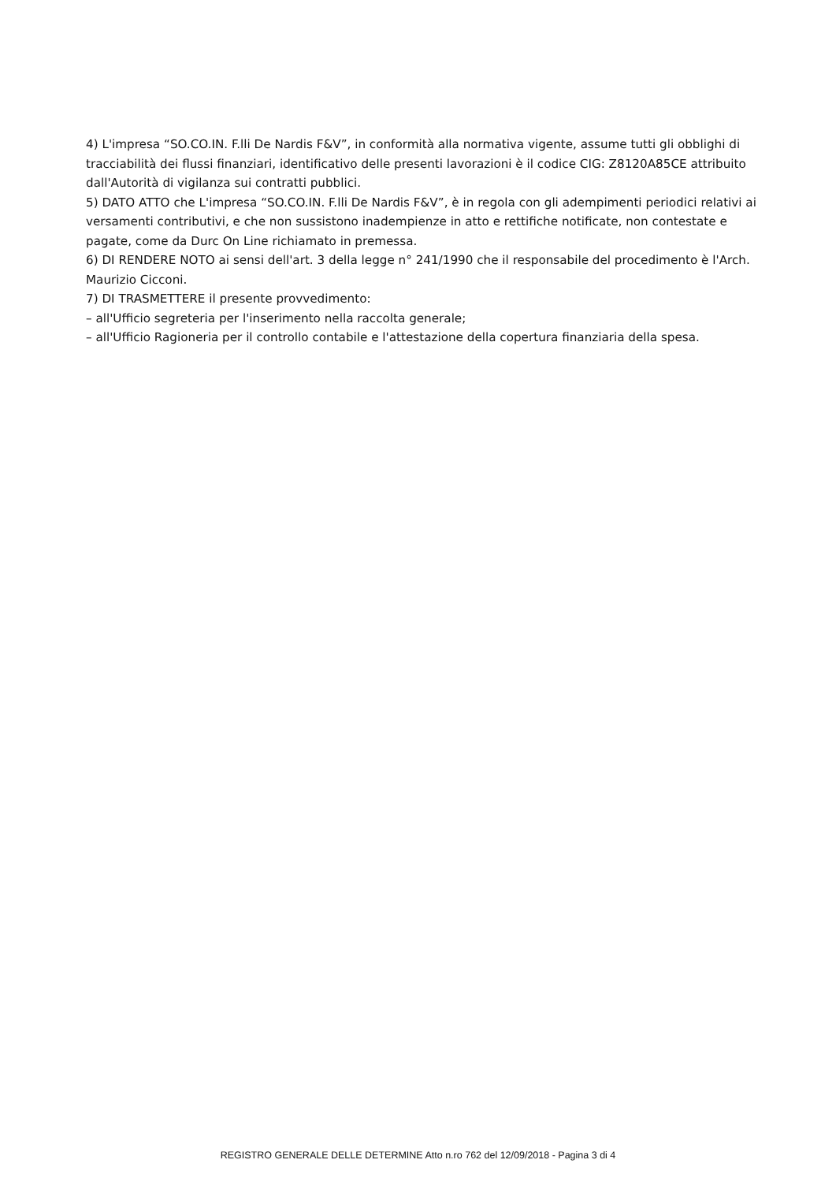4) L'impresa “SO.CO.IN. F.lli De Nardis F&V”, in conformità alla normativa vigente, assume tutti gli obblighi di tracciabilità dei flussi finanziari, identificativo delle presenti lavorazioni è il codice CIG: Z8120A85CE attribuito dall'Autorità di vigilanza sui contratti pubblici.
5) DATO ATTO che L'impresa “SO.CO.IN. F.lli De Nardis F&V”, è in regola con gli adempimenti periodici relativi ai versamenti contributivi, e che non sussistono inadempienze in atto e rettifiche notificate, non contestate e pagate, come da Durc On Line richiamato in premessa.
6) DI RENDERE NOTO ai sensi dell'art. 3 della legge n° 241/1990 che il responsabile del procedimento è l'Arch. Maurizio Cicconi.
7) DI TRASMETTERE il presente provvedimento:
– all'Ufficio segreteria per l'inserimento nella raccolta generale;
– all'Ufficio Ragioneria per il controllo contabile e l'attestazione della copertura finanziaria della spesa.
REGISTRO GENERALE DELLE DETERMINE Atto n.ro 762 del 12/09/2018 - Pagina 3 di 4